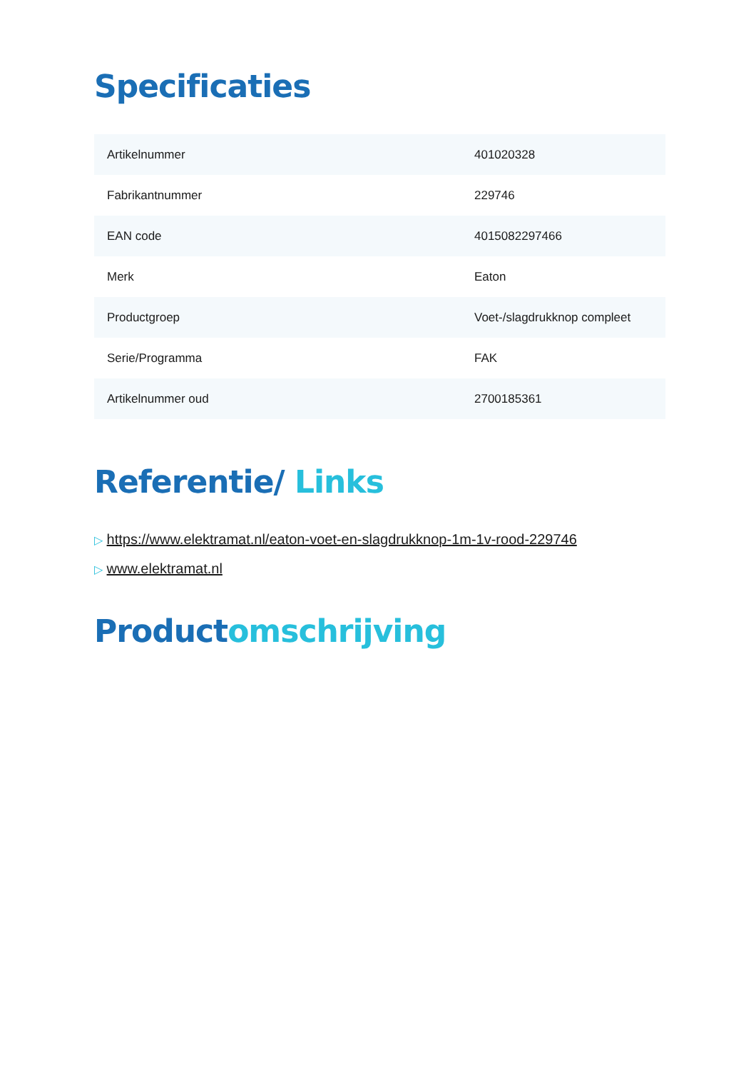Specificaties
| Artikelnummer | 401020328 |
| Fabrikantnummer | 229746 |
| EAN code | 4015082297466 |
| Merk | Eaton |
| Productgroep | Voet-/slagdrukknop compleet |
| Serie/Programma | FAK |
| Artikelnummer oud | 2700185361 |
Referentie/ Links
▷ https://www.elektramat.nl/eaton-voet-en-slagdrukknop-1m-1v-rood-229746
▷ www.elektramat.nl
Productomschrijving